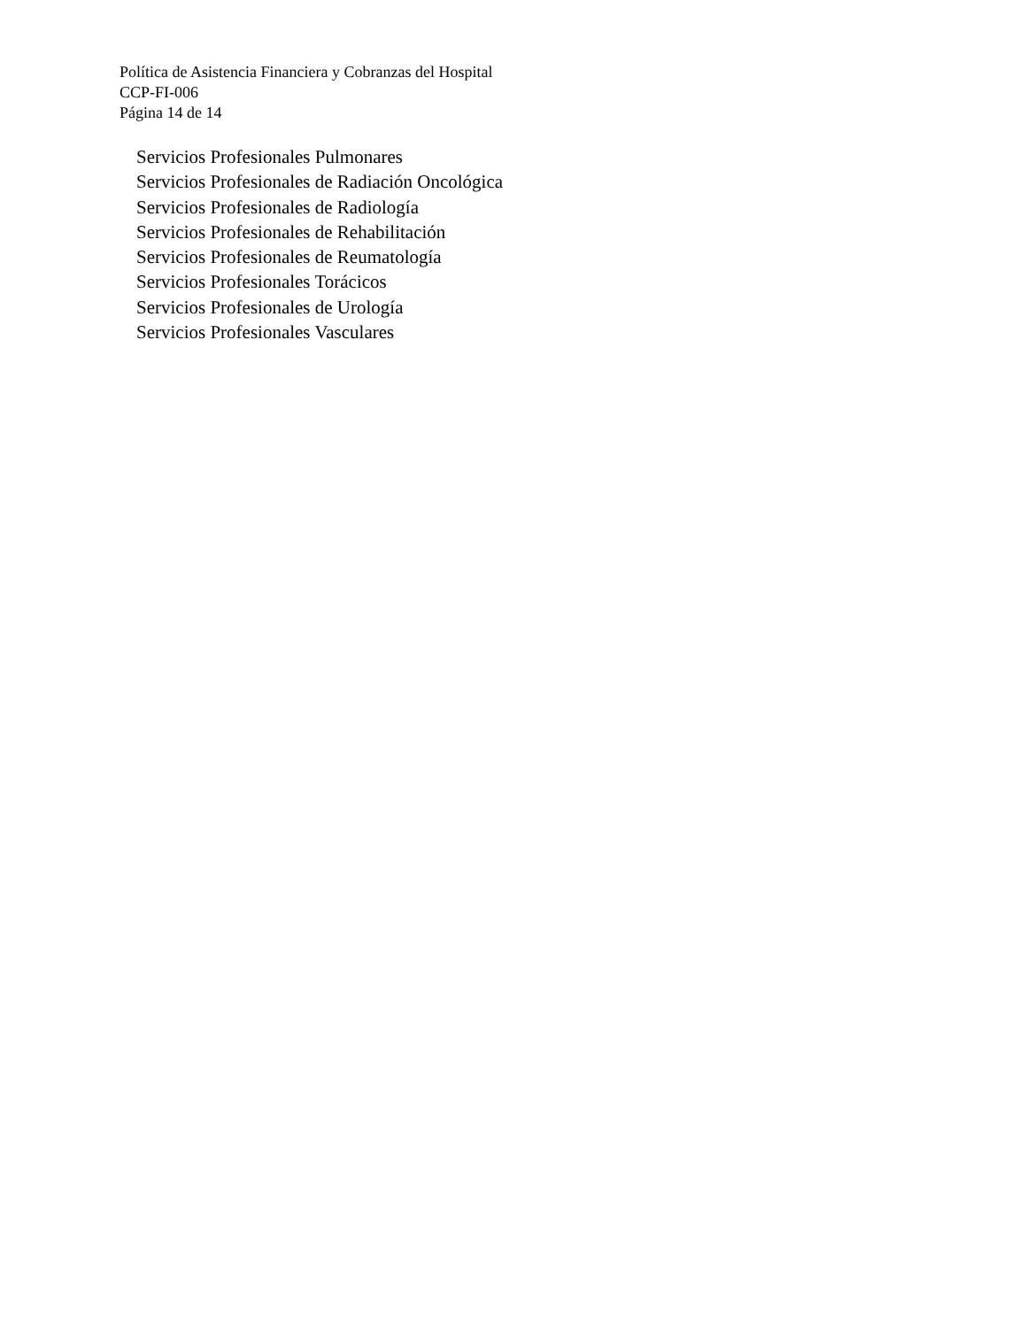Política de Asistencia Financiera y Cobranzas del Hospital
CCP-FI-006
Página 14 de 14
Servicios Profesionales Pulmonares
Servicios Profesionales de Radiación Oncológica
Servicios Profesionales de Radiología
Servicios Profesionales de Rehabilitación
Servicios Profesionales de Reumatología
Servicios Profesionales Torácicos
Servicios Profesionales de Urología
Servicios Profesionales Vasculares